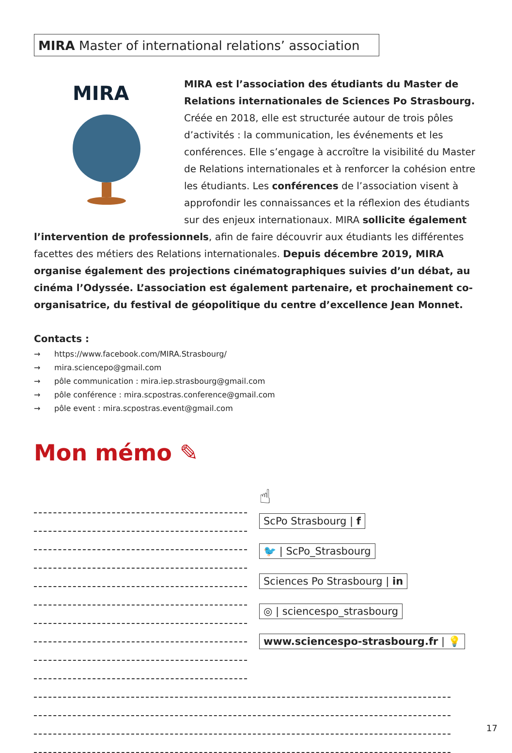MIRA Master of international relations’ association
MIRA
MIRA est l’association des étudiants du Master de Relations internationales de Sciences Po Strasbourg. Créée en 2018, elle est structurée autour de trois pôles d’activités : la com­munication, les événements et les conférences. Elle s’engage à accroître la visibilité du Master de Relations internationales et à renforcer la cohésion entre les étudiants. Les conférences de l’association visent à approfondir les connaissances et la réflexion des étudiants sur des enjeux internationaux. MIRA sollicite également l’intervention de professionnels, afin de faire découvrir aux étudiants les différentes facettes des métiers des Relations internationales. Depuis décembre 2019, MIRA organise également des projections cinématographiques suivies d’un débat, au cinéma l’Odyssée. L’association est également partenaire, et prochainement co-organisatrice, du festival de géopolitique du centre d’excellence Jean Monnet.
Contacts :
→ https://www.facebook.com/MIRA.Strasbourg/
→ mira.sciencepo@gmail.com
→ pôle communication : mira.iep.strasbourg@gmail.com
→ pôle conférence : mira.scpostras.conference@gmail.com
→ pôle event : mira.scpostras.event@gmail.com
Mon mémo ✎
☝
ScPo Strasbourg | f
🐦 | ScPo_Strasbourg
Sciences Po Strasbourg | in
◎ | sciencespo_strasbourg
www.sciencespo-strasbourg.fr | 💡
17